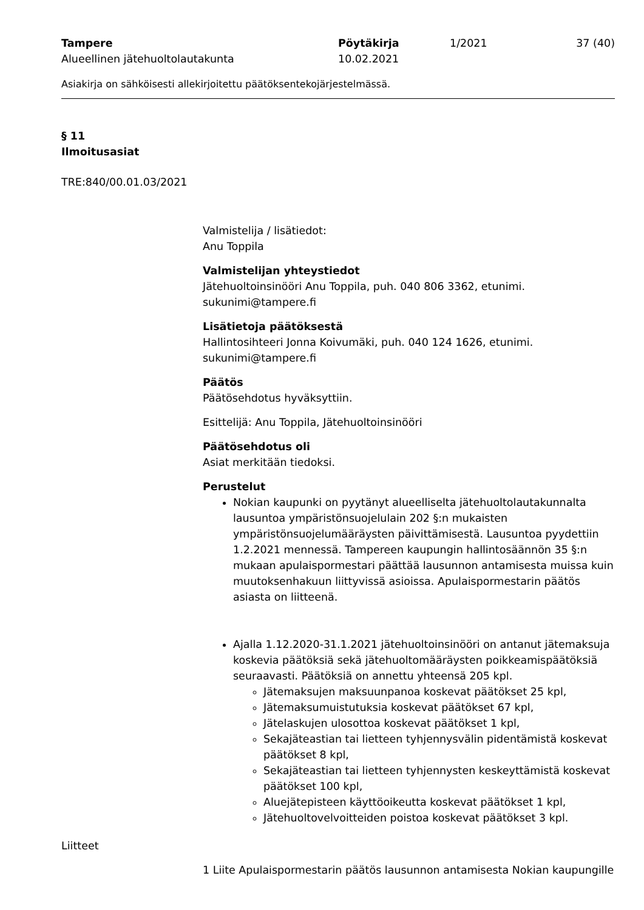Tampere
Alueellinen jätehuoltolautakunta
Pöytäkirja
10.02.2021
1/2021 37 (40)
Asiakirja on sähköisesti allekirjoitettu päätöksentekojärjestelmässä.
§ 11
Ilmoitusasiat
TRE:840/00.01.03/2021
Valmistelija / lisätiedot:
Anu Toppila
Valmistelijan yhteystiedot
Jätehuoltoinsinööri Anu Toppila, puh. 040 806 3362, etunimi.
sukunimi@tampere.fi
Lisätietoja päätöksestä
Hallintosihteeri Jonna Koivumäki, puh. 040 124 1626, etunimi.
sukunimi@tampere.fi
Päätös
Päätösehdotus hyväksyttiin.
Esittelijä: Anu Toppila, Jätehuoltoinsinööri
Päätösehdotus oli
Asiat merkitään tiedoksi.
Perustelut
Nokian kaupunki on pyytänyt alueelliselta jätehuoltolautakunnalta lausuntoa ympäristönsuojelulain 202 §:n mukaisten ympäristönsuojelumääräysten päivittämisestä. Lausuntoa pyydettiin 1.2.2021 mennessä. Tampereen kaupungin hallintosäännön 35 §:n mukaan apulaispormestari päättää lausunnon antamisesta muissa kuin muutoksenhakuun liittyvissä asioissa. Apulaispormestarin päätös asiasta on liitteenä.
Ajalla 1.12.2020-31.1.2021 jätehuoltoinsinööri on antanut jätemaksuja koskevia päätöksiä sekä jätehuoltomääräysten poikkeamispäätöksiä seuraavasti. Päätöksiä on annettu yhteensä 205 kpl.
Jätemaksujen maksuunpanoa koskevat päätökset 25 kpl,
Jätemaksumuistutuksia koskevat päätökset 67 kpl,
Jätelaskujen ulosottoa koskevat päätökset 1 kpl,
Sekajäteastian tai lietteen tyhjennysvälin pidentämistä koskevat päätökset 8 kpl,
Sekajäteastian tai lietteen tyhjennysten keskeyttämistä koskevat päätökset 100 kpl,
Aluejätepisteen käyttöoikeutta koskevat päätökset 1 kpl,
Jätehuoltovelvoitteiden poistoa koskevat päätökset 3 kpl.
Liitteet
1 Liite Apulaispormestarin päätös lausunnon antamisesta Nokian kaupungille